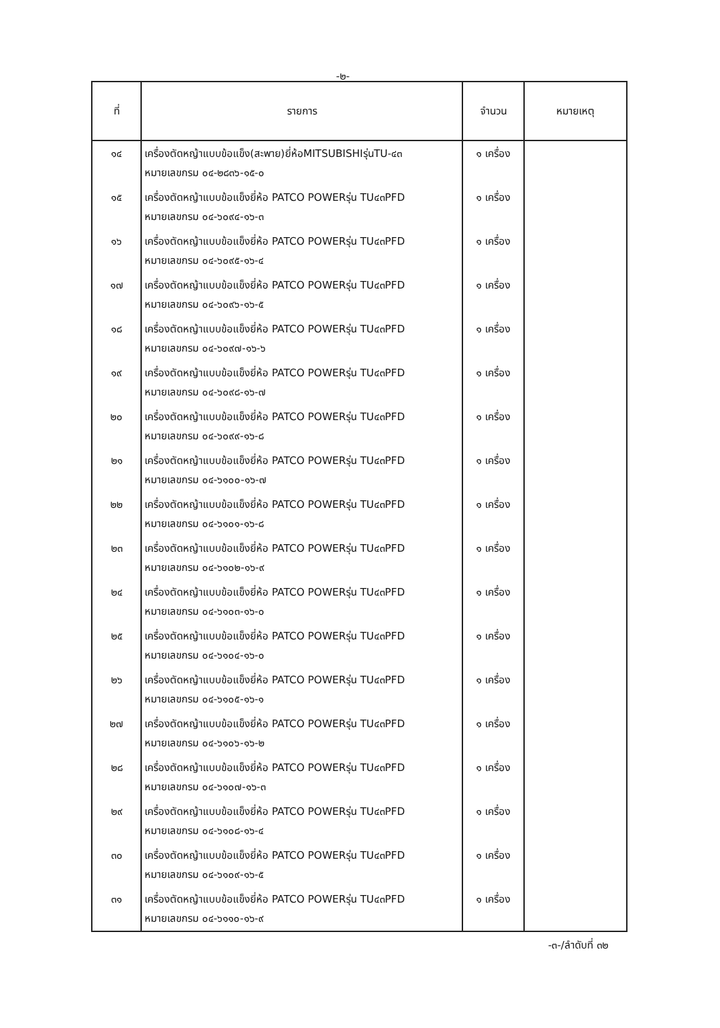-๒-
| ที่ | รายการ | จำนวน | หมายเหตุ |
| --- | --- | --- | --- |
| ๑๔ | เครื่องตัดหญ้าแบบข้อแข็ง(สะพาย)ยี่ห้อMITSUBISHIรุ่นTU-๔๓ หมายเลขกรม ๐๔-๒๘๓๖-๑๕-๐ | ๑ เครื่อง | |
| ๑๕ | เครื่องตัดหญ้าแบบข้อแข็งยี่ห้อ PATCO POWERรุ่น TU๔๓PFD หมายเลขกรม ๐๔-๖๐๙๔-๑๖-๓ | ๑ เครื่อง | |
| ๑๖ | เครื่องตัดหญ้าแบบข้อแข็งยี่ห้อ PATCO POWERรุ่น TU๔๓PFD หมายเลขกรม ๐๔-๖๐๙๕-๑๖-๔ | ๑ เครื่อง | |
| ๑๗ | เครื่องตัดหญ้าแบบข้อแข็งยี่ห้อ PATCO POWERรุ่น TU๔๓PFD หมายเลขกรม ๐๔-๖๐๙๖-๑๖-๕ | ๑ เครื่อง | |
| ๑๘ | เครื่องตัดหญ้าแบบข้อแข็งยี่ห้อ PATCO POWERรุ่น TU๔๓PFD หมายเลขกรม ๐๔-๖๐๙๗-๑๖-๖ | ๑ เครื่อง | |
| ๑๙ | เครื่องตัดหญ้าแบบข้อแข็งยี่ห้อ PATCO POWERรุ่น TU๔๓PFD หมายเลขกรม ๐๔-๖๐๙๘-๑๖-๗ | ๑ เครื่อง | |
| ๒๐ | เครื่องตัดหญ้าแบบข้อแข็งยี่ห้อ PATCO POWERรุ่น TU๔๓PFD หมายเลขกรม ๐๔-๖๐๙๙-๑๖-๘ | ๑ เครื่อง | |
| ๒๑ | เครื่องตัดหญ้าแบบข้อแข็งยี่ห้อ PATCO POWERรุ่น TU๔๓PFD หมายเลขกรม ๐๔-๖๑๐๐-๑๖-๗ | ๑ เครื่อง | |
| ๒๒ | เครื่องตัดหญ้าแบบข้อแข็งยี่ห้อ PATCO POWERรุ่น TU๔๓PFD หมายเลขกรม ๐๔-๖๑๐๑-๑๖-๘ | ๑ เครื่อง | |
| ๒๓ | เครื่องตัดหญ้าแบบข้อแข็งยี่ห้อ PATCO POWERรุ่น TU๔๓PFD หมายเลขกรม ๐๔-๖๑๐๒-๑๖-๙ | ๑ เครื่อง | |
| ๒๔ | เครื่องตัดหญ้าแบบข้อแข็งยี่ห้อ PATCO POWERรุ่น TU๔๓PFD หมายเลขกรม ๐๔-๖๑๐๓-๑๖-๐ | ๑ เครื่อง | |
| ๒๕ | เครื่องตัดหญ้าแบบข้อแข็งยี่ห้อ PATCO POWERรุ่น TU๔๓PFD หมายเลขกรม ๐๔-๖๑๐๔-๑๖-๐ | ๑ เครื่อง | |
| ๒๖ | เครื่องตัดหญ้าแบบข้อแข็งยี่ห้อ PATCO POWERรุ่น TU๔๓PFD หมายเลขกรม ๐๔-๖๑๐๕-๑๖-๑ | ๑ เครื่อง | |
| ๒๗ | เครื่องตัดหญ้าแบบข้อแข็งยี่ห้อ PATCO POWERรุ่น TU๔๓PFD หมายเลขกรม ๐๔-๖๑๐๖-๑๖-๒ | ๑ เครื่อง | |
| ๒๘ | เครื่องตัดหญ้าแบบข้อแข็งยี่ห้อ PATCO POWERรุ่น TU๔๓PFD หมายเลขกรม ๐๔-๖๑๐๗-๑๖-๓ | ๑ เครื่อง | |
| ๒๙ | เครื่องตัดหญ้าแบบข้อแข็งยี่ห้อ PATCO POWERรุ่น TU๔๓PFD หมายเลขกรม ๐๔-๖๑๐๘-๑๖-๔ | ๑ เครื่อง | |
| ๓๐ | เครื่องตัดหญ้าแบบข้อแข็งยี่ห้อ PATCO POWERรุ่น TU๔๓PFD หมายเลขกรม ๐๔-๖๑๐๙-๑๖-๕ | ๑ เครื่อง | |
| ๓๑ | เครื่องตัดหญ้าแบบข้อแข็งยี่ห้อ PATCO POWERรุ่น TU๔๓PFD หมายเลขกรม ๐๔-๖๑๑๐-๑๖-๙ | ๑ เครื่อง | |
-๓-/ลำดับที่ ๓๒